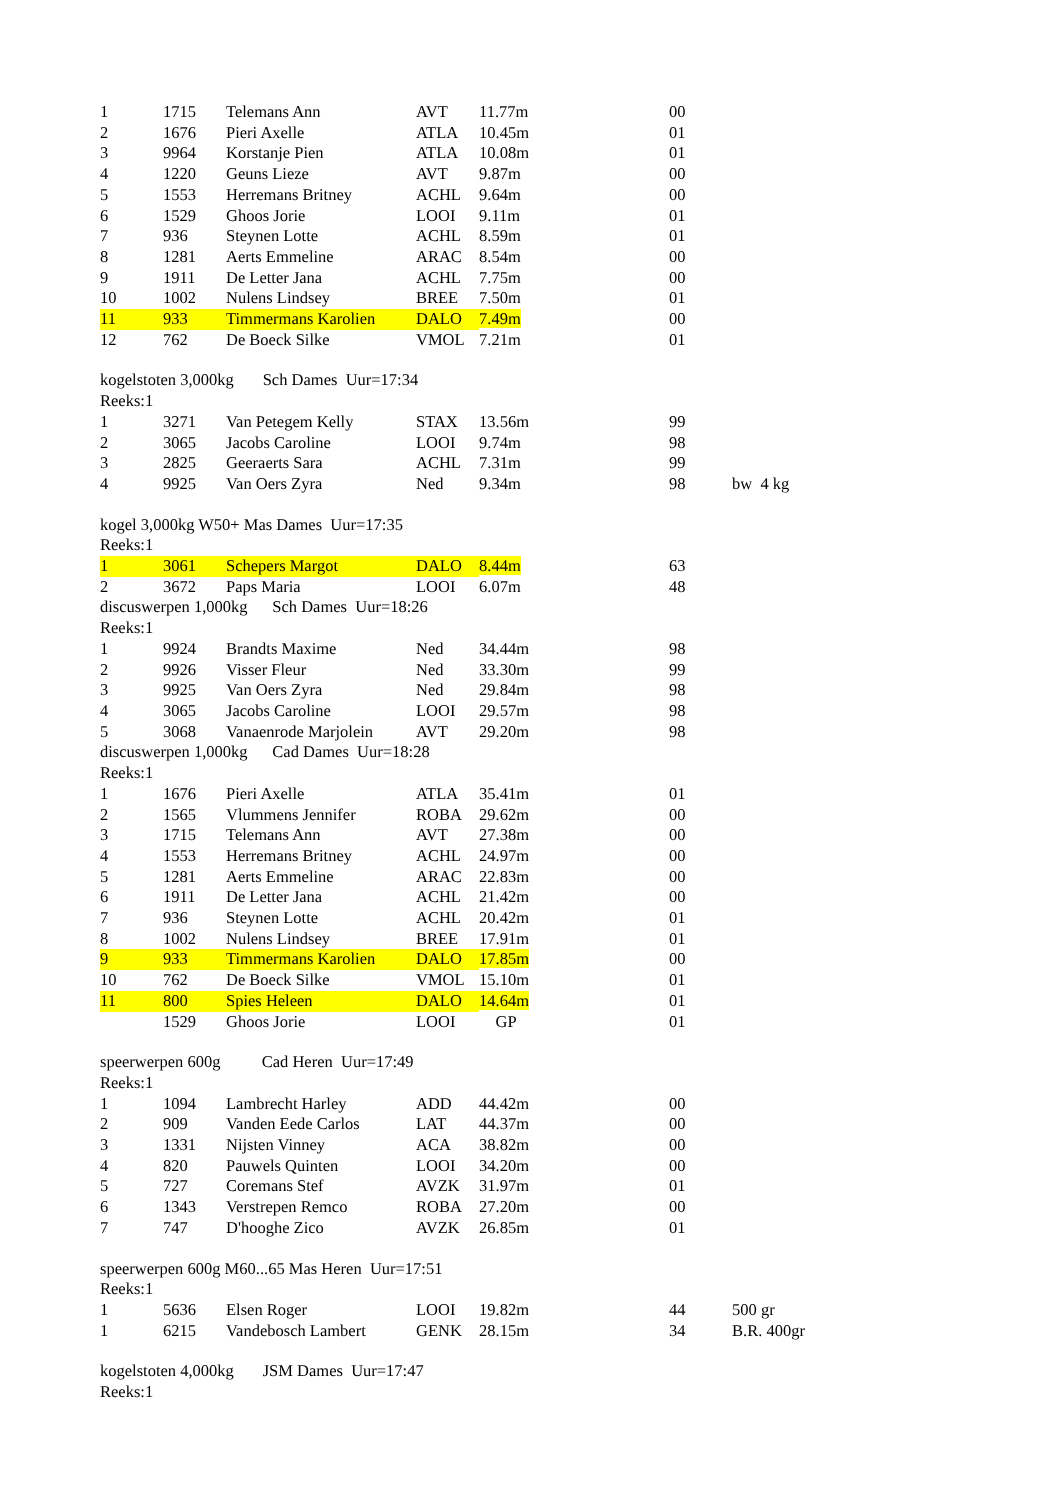| | 1 | 1715 | Telemans Ann | AVT | 11.77m | 00 | |
| | 2 | 1676 | Pieri Axelle | ATLA | 10.45m | 01 | |
| | 3 | 9964 | Korstanje Pien | ATLA | 10.08m | 01 | |
| | 4 | 1220 | Geuns Lieze | AVT | 9.87m | 00 | |
| | 5 | 1553 | Herremans Britney | ACHL | 9.64m | 00 | |
| | 6 | 1529 | Ghoos Jorie | LOOI | 9.11m | 01 | |
| | 7 | 936 | Steynen Lotte | ACHL | 8.59m | 01 | |
| | 8 | 1281 | Aerts Emmeline | ARAC | 8.54m | 00 | |
| | 9 | 1911 | De Letter Jana | ACHL | 7.75m | 00 | |
| | 10 | 1002 | Nulens Lindsey | BREE | 7.50m | 01 | |
| | 11 | 933 | Timmermans Karolien | DALO | 7.49m | 00 | |
| | 12 | 762 | De Boeck Silke | VMOL | 7.21m | 01 | |
| kogelstoten 3,000kg Sch Dames Uur=17:34 | | | | | | | |
| Reeks:1 | | | | | | | |
| | 1 | 3271 | Van Petegem Kelly | STAX | 13.56m | 99 | |
| | 2 | 3065 | Jacobs Caroline | LOOI | 9.74m | 98 | |
| | 3 | 2825 | Geeraerts Sara | ACHL | 7.31m | 99 | |
| | 4 | 9925 | Van Oers Zyra | Ned | 9.34m | 98 | bw 4 kg |
| kogel 3,000kg W50+ Mas Dames Uur=17:35 | | | | | | | |
| Reeks:1 | | | | | | | |
| | 1 | 3061 | Schepers Margot | DALO | 8.44m | 63 | |
| | 2 | 3672 | Paps Maria | LOOI | 6.07m | 48 | |
| discuswerpen 1,000kg Sch Dames Uur=18:26 | | | | | | | |
| Reeks:1 | | | | | | | |
| | 1 | 9924 | Brandts Maxime | Ned | 34.44m | 98 | |
| | 2 | 9926 | Visser Fleur | Ned | 33.30m | 99 | |
| | 3 | 9925 | Van Oers Zyra | Ned | 29.84m | 98 | |
| | 4 | 3065 | Jacobs Caroline | LOOI | 29.57m | 98 | |
| | 5 | 3068 | Vanaenrode Marjolein | AVT | 29.20m | 98 | |
| discuswerpen 1,000kg Cad Dames Uur=18:28 | | | | | | | |
| Reeks:1 | | | | | | | |
| | 1 | 1676 | Pieri Axelle | ATLA | 35.41m | 01 | |
| | 2 | 1565 | Vlummens Jennifer | ROBA | 29.62m | 00 | |
| | 3 | 1715 | Telemans Ann | AVT | 27.38m | 00 | |
| | 4 | 1553 | Herremans Britney | ACHL | 24.97m | 00 | |
| | 5 | 1281 | Aerts Emmeline | ARAC | 22.83m | 00 | |
| | 6 | 1911 | De Letter Jana | ACHL | 21.42m | 00 | |
| | 7 | 936 | Steynen Lotte | ACHL | 20.42m | 01 | |
| | 8 | 1002 | Nulens Lindsey | BREE | 17.91m | 01 | |
| | 9 | 933 | Timmermans Karolien | DALO | 17.85m | 00 | |
| | 10 | 762 | De Boeck Silke | VMOL | 15.10m | 01 | |
| | 11 | 800 | Spies Heleen | DALO | 14.64m | 01 | |
| | | 1529 | Ghoos Jorie | LOOI | GP | 01 | |
| speerwerpen 600g Cad Heren Uur=17:49 | | | | | | | |
| Reeks:1 | | | | | | | |
| | 1 | 1094 | Lambrecht Harley | ADD | 44.42m | 00 | |
| | 2 | 909 | Vanden Eede Carlos | LAT | 44.37m | 00 | |
| | 3 | 1331 | Nijsten Vinney | ACA | 38.82m | 00 | |
| | 4 | 820 | Pauwels Quinten | LOOI | 34.20m | 00 | |
| | 5 | 727 | Coremans Stef | AVZK | 31.97m | 01 | |
| | 6 | 1343 | Verstrepen Remco | ROBA | 27.20m | 00 | |
| | 7 | 747 | D'hooghe Zico | AVZK | 26.85m | 01 | |
| speerwerpen 600g M60...65 Mas Heren Uur=17:51 | | | | | | | |
| Reeks:1 | | | | | | | |
| | 1 | 5636 | Elsen Roger | LOOI | 19.82m | 44 | 500 gr |
| | 1 | 6215 | Vandebosch Lambert | GENK | 28.15m | 34 | B.R. 400gr |
| kogelstoten 4,000kg JSM Dames Uur=17:47 | | | | | | | |
| Reeks:1 | | | | | | | |